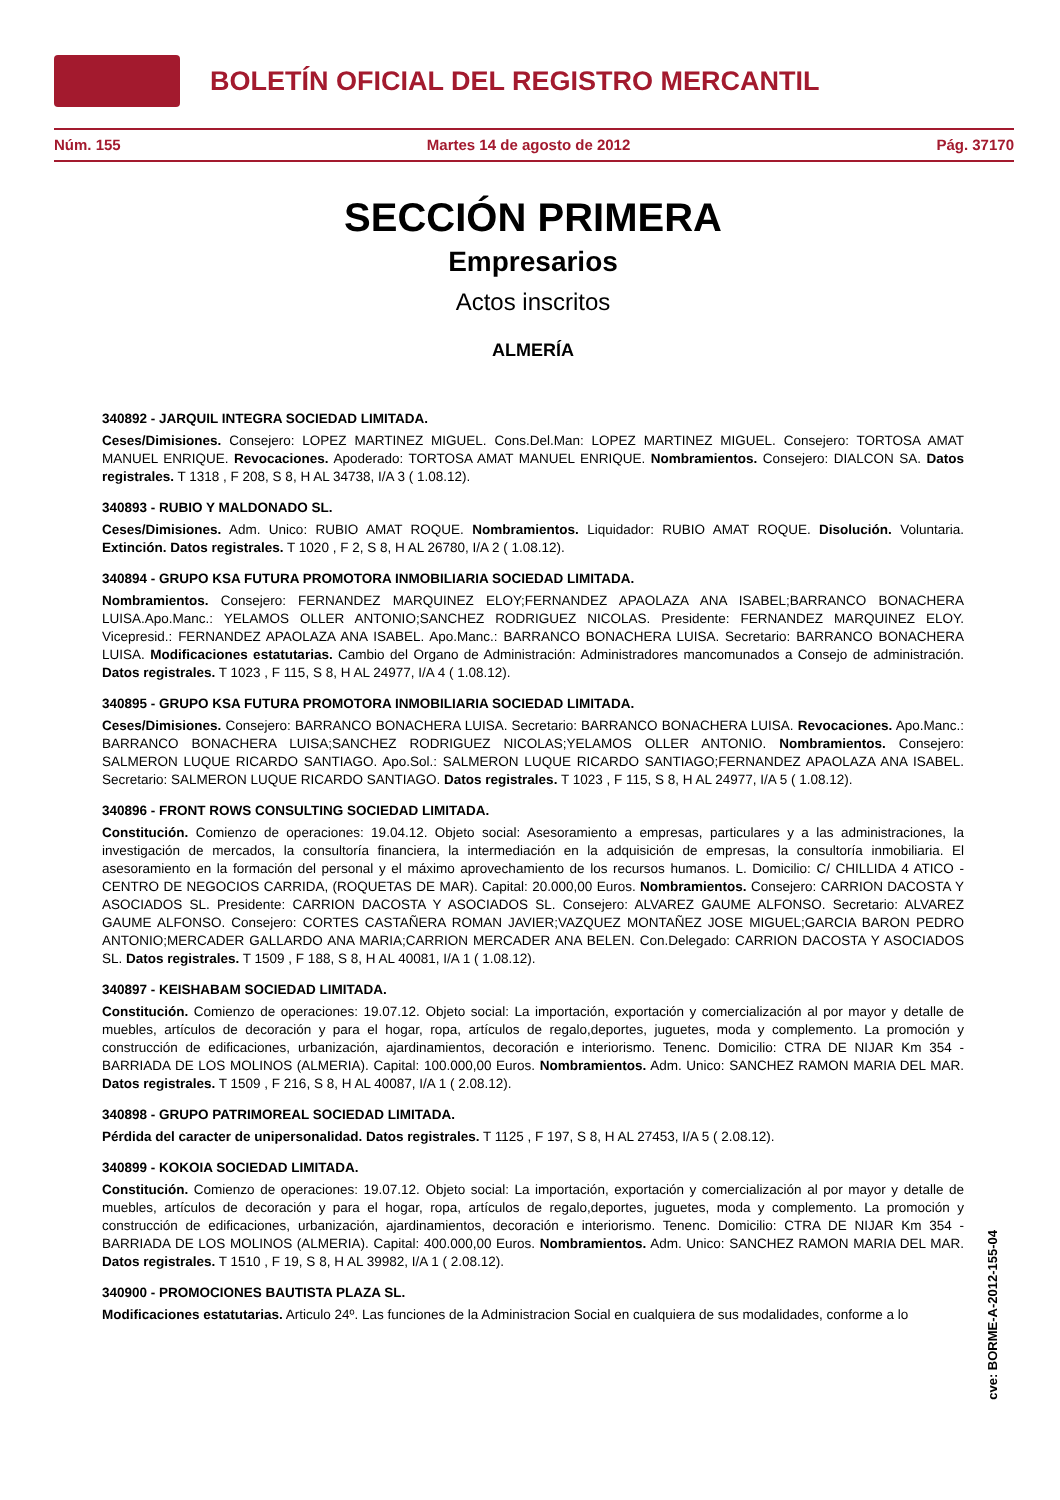BOLETÍN OFICIAL DEL REGISTRO MERCANTIL
Núm. 155 Martes 14 de agosto de 2012 Pág. 37170
SECCIÓN PRIMERA
Empresarios
Actos inscritos
ALMERÍA
340892 - JARQUIL INTEGRA SOCIEDAD LIMITADA.
Ceses/Dimisiones. Consejero: LOPEZ MARTINEZ MIGUEL. Cons.Del.Man: LOPEZ MARTINEZ MIGUEL. Consejero: TORTOSA AMAT MANUEL ENRIQUE. Revocaciones. Apoderado: TORTOSA AMAT MANUEL ENRIQUE. Nombramientos. Consejero: DIALCON SA. Datos registrales. T 1318 , F 208, S 8, H AL 34738, I/A 3 ( 1.08.12).
340893 - RUBIO Y MALDONADO SL.
Ceses/Dimisiones. Adm. Unico: RUBIO AMAT ROQUE. Nombramientos. Liquidador: RUBIO AMAT ROQUE. Disolución. Voluntaria. Extinción. Datos registrales. T 1020 , F 2, S 8, H AL 26780, I/A 2 ( 1.08.12).
340894 - GRUPO KSA FUTURA PROMOTORA INMOBILIARIA SOCIEDAD LIMITADA.
Nombramientos. Consejero: FERNANDEZ MARQUINEZ ELOY;FERNANDEZ APAOLAZA ANA ISABEL;BARRANCO BONACHERA LUISA.Apo.Manc.: YELAMOS OLLER ANTONIO;SANCHEZ RODRIGUEZ NICOLAS. Presidente: FERNANDEZ MARQUINEZ ELOY. Vicepresid.: FERNANDEZ APAOLAZA ANA ISABEL. Apo.Manc.: BARRANCO BONACHERA LUISA. Secretario: BARRANCO BONACHERA LUISA. Modificaciones estatutarias. Cambio del Organo de Administración: Administradores mancomunados a Consejo de administración. Datos registrales. T 1023 , F 115, S 8, H AL 24977, I/A 4 ( 1.08.12).
340895 - GRUPO KSA FUTURA PROMOTORA INMOBILIARIA SOCIEDAD LIMITADA.
Ceses/Dimisiones. Consejero: BARRANCO BONACHERA LUISA. Secretario: BARRANCO BONACHERA LUISA. Revocaciones. Apo.Manc.: BARRANCO BONACHERA LUISA;SANCHEZ RODRIGUEZ NICOLAS;YELAMOS OLLER ANTONIO. Nombramientos. Consejero: SALMERON LUQUE RICARDO SANTIAGO. Apo.Sol.: SALMERON LUQUE RICARDO SANTIAGO;FERNANDEZ APAOLAZA ANA ISABEL. Secretario: SALMERON LUQUE RICARDO SANTIAGO. Datos registrales. T 1023 , F 115, S 8, H AL 24977, I/A 5 ( 1.08.12).
340896 - FRONT ROWS CONSULTING SOCIEDAD LIMITADA.
Constitución. Comienzo de operaciones: 19.04.12. Objeto social: Asesoramiento a empresas, particulares y a las administraciones, la investigación de mercados, la consultoría financiera, la intermediación en la adquisición de empresas, la consultoría inmobiliaria. El asesoramiento en la formación del personal y el máximo aprovechamiento de los recursos humanos. L. Domicilio: C/ CHILLIDA 4 ATICO - CENTRO DE NEGOCIOS CARRIDA, (ROQUETAS DE MAR). Capital: 20.000,00 Euros. Nombramientos. Consejero: CARRION DACOSTA Y ASOCIADOS SL. Presidente: CARRION DACOSTA Y ASOCIADOS SL. Consejero: ALVAREZ GAUME ALFONSO. Secretario: ALVAREZ GAUME ALFONSO. Consejero: CORTES CASTAÑERA ROMAN JAVIER;VAZQUEZ MONTAÑEZ JOSE MIGUEL;GARCIA BARON PEDRO ANTONIO;MERCADER GALLARDO ANA MARIA;CARRION MERCADER ANA BELEN. Con.Delegado: CARRION DACOSTA Y ASOCIADOS SL. Datos registrales. T 1509 , F 188, S 8, H AL 40081, I/A 1 ( 1.08.12).
340897 - KEISHABAM SOCIEDAD LIMITADA.
Constitución. Comienzo de operaciones: 19.07.12. Objeto social: La importación, exportación y comercialización al por mayor y detalle de muebles, artículos de decoración y para el hogar, ropa, artículos de regalo,deportes, juguetes, moda y complemento. La promoción y construcción de edificaciones, urbanización, ajardinamientos, decoración e interiorismo. Tenenc. Domicilio: CTRA DE NIJAR Km 354 - BARRIADA DE LOS MOLINOS (ALMERIA). Capital: 100.000,00 Euros. Nombramientos. Adm. Unico: SANCHEZ RAMON MARIA DEL MAR. Datos registrales. T 1509 , F 216, S 8, H AL 40087, I/A 1 ( 2.08.12).
340898 - GRUPO PATRIMOREAL SOCIEDAD LIMITADA.
Pérdida del caracter de unipersonalidad. Datos registrales. T 1125 , F 197, S 8, H AL 27453, I/A 5 ( 2.08.12).
340899 - KOKOIA SOCIEDAD LIMITADA.
Constitución. Comienzo de operaciones: 19.07.12. Objeto social: La importación, exportación y comercialización al por mayor y detalle de muebles, artículos de decoración y para el hogar, ropa, artículos de regalo,deportes, juguetes, moda y complemento. La promoción y construcción de edificaciones, urbanización, ajardinamientos, decoración e interiorismo. Tenenc. Domicilio: CTRA DE NIJAR Km 354 - BARRIADA DE LOS MOLINOS (ALMERIA). Capital: 400.000,00 Euros. Nombramientos. Adm. Unico: SANCHEZ RAMON MARIA DEL MAR. Datos registrales. T 1510 , F 19, S 8, H AL 39982, I/A 1 ( 2.08.12).
340900 - PROMOCIONES BAUTISTA PLAZA SL.
Modificaciones estatutarias. Articulo 24º. Las funciones de la Administracion Social en cualquiera de sus modalidades, conforme a lo
cve: BORME-A-2012-155-04